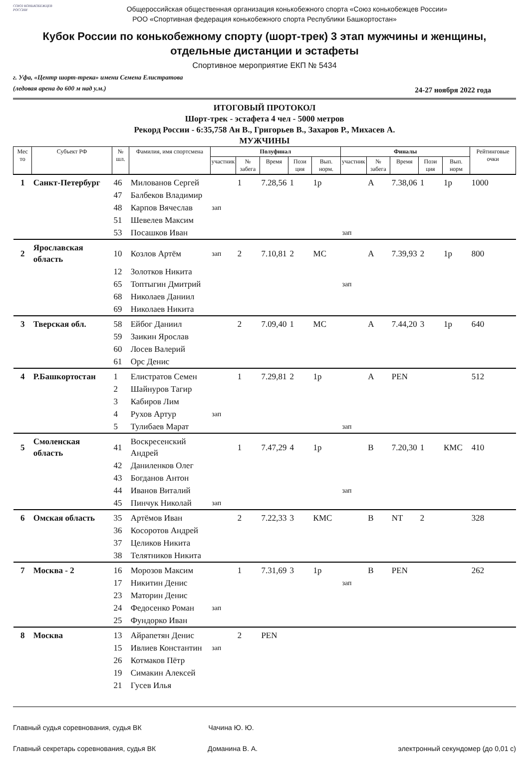СОЮЗ КОНЬКОБЕЖЦЕВ РОССИИ
Общероссийская общественная организация конькобежного спорта «Союз конькобежцев России»
РОО «Спортивная федерация конькобежного спорта Республики Башкортостан»
Кубок России по конькобежному спорту (шорт-трек) 3 этап мужчины и женщины,
отдельные дистанции и эстафеты
Спортивное мероприятие ЕКП № 5434
г. Уфа, «Центр шорт-трека» имени Семена Елистратова
(ледовая арена до 600 м над у.м.)
24-27 ноября 2022 года
ИТОГОВЫЙ ПРОТОКОЛ
Шорт-трек - эстафета 4 чел - 5000 метров
Рекорд России - 6:35,758 Ан В., Григорьев В., Захаров Р., Михасев А.
МУЖЧИНЫ
| Мес то | Субъект РФ | № шл. | Фамилия, имя спортсмена | Полуфинал | | | | | Финалы | | | | | Рейтинговые очки |
| --- | --- | --- | --- | --- | --- | --- | --- | --- | --- | --- | --- | --- | --- | --- |
| | | | | участник | № забега | Время | Пози ция | Вып. норм. | участник | № забега | Время | Пози ция | Вып. норм | |
| 1 | Санкт-Петербург | 46 | Милованов Сергей | | 1 | 7.28,56 | 1 | 1р | | A | 7.38,06 | 1 | 1р | 1000 |
| | | 47 | Балбеков Владимир | | | | | | | | | | | |
| | | 48 | Карпов Вячеслав | зап | | | | | | | | | | |
| | | 51 | Шевелев Максим | | | | | | | | | | | |
| | | 53 | Посашков Иван | | | | | | зап | | | | | |
| 2 | Ярославская область | 10 | Козлов Артём | зап | 2 | 7.10,81 | 2 | МС | | A | 7.39,93 | 2 | 1р | 800 |
| | | 12 | Золотков Никита | | | | | | | | | | | |
| | | 65 | Топтыгин Дмитрий | | | | | | зап | | | | | |
| | | 68 | Николаев Даниил | | | | | | | | | | | |
| | | 69 | Николаев Никита | | | | | | | | | | | |
| 3 | Тверская обл. | 58 | Ейбог Даниил | | 2 | 7.09,40 | 1 | МС | | A | 7.44,20 | 3 | 1р | 640 |
| | | 59 | Заикин Ярослав | | | | | | | | | | | |
| | | 60 | Лосев Валерий | | | | | | | | | | | |
| | | 61 | Орс Денис | | | | | | | | | | | |
| 4 | Р.Башкортостан | 1 | Елистратов Семен | | 1 | 7.29,81 | 2 | 1р | | A | PEN | | | 512 |
| | | 2 | Шайнуров Тагир | | | | | | | | | | | |
| | | 3 | Кабиров Лим | | | | | | | | | | | |
| | | 4 | Рухов Артур | зап | | | | | | | | | | |
| | | 5 | Тулибаев Марат | | | | | | зап | | | | | |
| 5 | Смоленская область | 41 | Воскресенский Андрей | | 1 | 7.47,29 | 4 | 1р | | B | 7.20,30 | 1 | КМС | 410 |
| | | 42 | Даниленков Олег | | | | | | | | | | | |
| | | 43 | Богданов Антон | | | | | | | | | | | |
| | | 44 | Иванов Виталий | | | | | | зап | | | | | |
| | | 45 | Пинчук Николай | зап | | | | | | | | | | |
| 6 | Омская область | 35 | Артёмов Иван | | 2 | 7.22,33 | 3 | КМС | | B | NT | 2 | | 328 |
| | | 36 | Косоротов Андрей | | | | | | | | | | | |
| | | 37 | Целиков Никита | | | | | | | | | | | |
| | | 38 | Телятников Никита | | | | | | | | | | | |
| 7 | Москва - 2 | 16 | Морозов Максим | | 1 | 7.31,69 | 3 | 1р | | B | PEN | | | 262 |
| | | 17 | Никитин Денис | | | | | | зап | | | | | |
| | | 23 | Маторин Денис | | | | | | | | | | | |
| | | 24 | Федосенко Роман | зап | | | | | | | | | | |
| | | 25 | Фундорко Иван | | | | | | | | | | | |
| 8 | Москва | 13 | Айрапетян Денис | | 2 | PEN | | | | | | | | |
| | | 15 | Ивлиев Константин | зап | | | | | | | | | | |
| | | 26 | Котмаков Пётр | | | | | | | | | | | |
| | | 19 | Симакин Алексей | | | | | | | | | | | |
| | | 21 | Гусев Илья | | | | | | | | | | | |
Главный судья соревнования, судья ВК Чачина Ю. Ю.
Главный секретарь соревнования, судья ВК Доманина В. А. электронный секундомер (до 0,01 с)